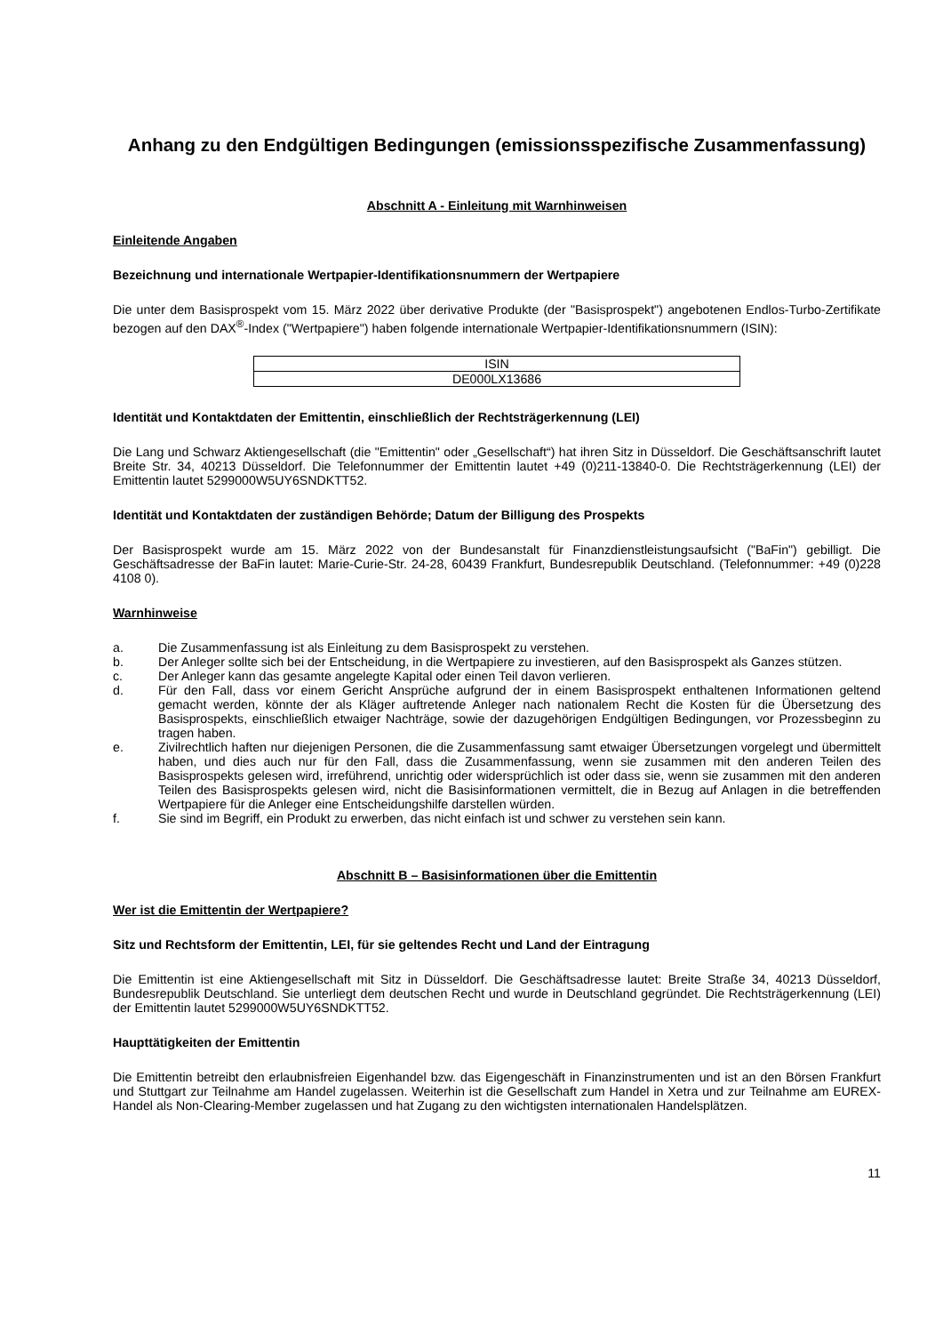Anhang zu den Endgültigen Bedingungen (emissionsspezifische Zusammenfassung)
Abschnitt A - Einleitung mit Warnhinweisen
Einleitende Angaben
Bezeichnung und internationale Wertpapier-Identifikationsnummern der Wertpapiere
Die unter dem Basisprospekt vom 15. März 2022 über derivative Produkte (der "Basisprospekt") angebotenen Endlos-Turbo-Zertifikate bezogen auf den DAX<sup>®</sup>-Index ("Wertpapiere") haben folgende internationale Wertpapier-Identifikationsnummern (ISIN):
| ISIN |
| --- |
| DE000LX13686 |
Identität und Kontaktdaten der Emittentin, einschließlich der Rechtsträgerkennung (LEI)
Die Lang und Schwarz Aktiengesellschaft (die "Emittentin" oder „Gesellschaft“) hat ihren Sitz in Düsseldorf. Die Geschäftsanschrift lautet Breite Str. 34, 40213 Düsseldorf. Die Telefonnummer der Emittentin lautet +49 (0)211-13840-0. Die Rechtsträgerkennung (LEI) der Emittentin lautet 5299000W5UY6SNDKTT52.
Identität und Kontaktdaten der zuständigen Behörde; Datum der Billigung des Prospekts
Der Basisprospekt wurde am 15. März 2022 von der Bundesanstalt für Finanzdienstleistungsaufsicht ("BaFin") gebilligt. Die Geschäftsadresse der BaFin lautet: Marie-Curie-Str. 24-28, 60439 Frankfurt, Bundesrepublik Deutschland. (Telefonnummer: +49 (0)228 4108 0).
Warnhinweise
a. Die Zusammenfassung ist als Einleitung zu dem Basisprospekt zu verstehen.
b. Der Anleger sollte sich bei der Entscheidung, in die Wertpapiere zu investieren, auf den Basisprospekt als Ganzes stützen.
c. Der Anleger kann das gesamte angelegte Kapital oder einen Teil davon verlieren.
d. Für den Fall, dass vor einem Gericht Ansprüche aufgrund der in einem Basisprospekt enthaltenen Informationen geltend gemacht werden, könnte der als Kläger auftretende Anleger nach nationalem Recht die Kosten für die Übersetzung des Basisprospekts, einschließlich etwaiger Nachträge, sowie der dazugehörigen Endgültigen Bedingungen, vor Prozessbeginn zu tragen haben.
e. Zivilrechtlich haften nur diejenigen Personen, die die Zusammenfassung samt etwaiger Übersetzungen vorgelegt und übermittelt haben, und dies auch nur für den Fall, dass die Zusammenfassung, wenn sie zusammen mit den anderen Teilen des Basisprospekts gelesen wird, irreführend, unrichtig oder widersprüchlich ist oder dass sie, wenn sie zusammen mit den anderen Teilen des Basisprospekts gelesen wird, nicht die Basisinformationen vermittelt, die in Bezug auf Anlagen in die betreffenden Wertpapiere für die Anleger eine Entscheidungshilfe darstellen würden.
f. Sie sind im Begriff, ein Produkt zu erwerben, das nicht einfach ist und schwer zu verstehen sein kann.
Abschnitt B – Basisinformationen über die Emittentin
Wer ist die Emittentin der Wertpapiere?
Sitz und Rechtsform der Emittentin, LEI, für sie geltendes Recht und Land der Eintragung
Die Emittentin ist eine Aktiengesellschaft mit Sitz in Düsseldorf. Die Geschäftsadresse lautet: Breite Straße 34, 40213 Düsseldorf, Bundesrepublik Deutschland. Sie unterliegt dem deutschen Recht und wurde in Deutschland gegründet. Die Rechtsträgerkennung (LEI) der Emittentin lautet 5299000W5UY6SNDKTT52.
Haupttätigkeiten der Emittentin
Die Emittentin betreibt den erlaubnisfreien Eigenhandel bzw. das Eigengeschäft in Finanzinstrumenten und ist an den Börsen Frankfurt und Stuttgart zur Teilnahme am Handel zugelassen. Weiterhin ist die Gesellschaft zum Handel in Xetra und zur Teilnahme am EUREX-Handel als Non-Clearing-Member zugelassen und hat Zugang zu den wichtigsten internationalen Handelsplätzen.
11